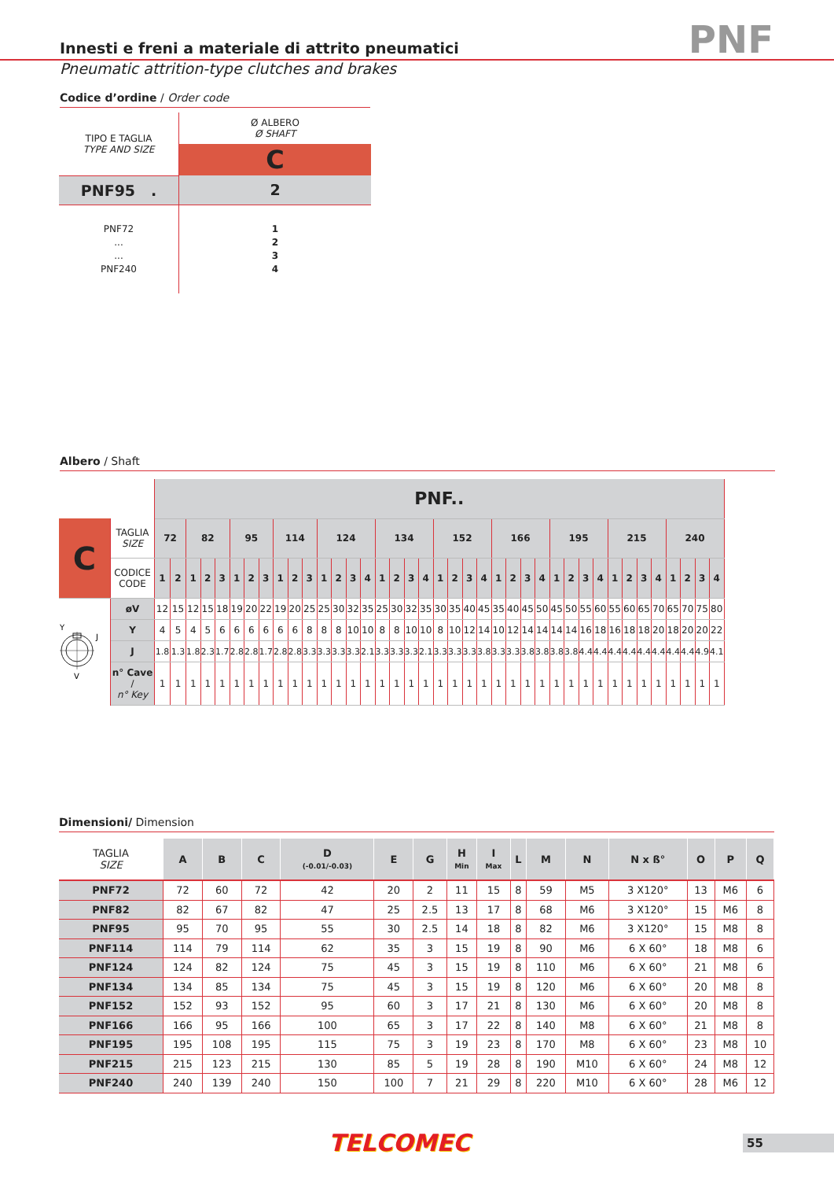Innesti e freni a materiale di attrito pneumatici
PNF
Pneumatic attrition-type clutches and brakes
Codice d’ordine / Order code
| TIPO E TAGLIA TYPE AND SIZE | Ø ALBERO Ø SHAFT |
| | C |
| PNF95 . | 2 |
| PNF72 ... ... PNF240 | 1 2 3 4 |
Albero / Shaft
| | | PNF.. | | | | | | | | | | | | | | | | | | | | | | | | | | | | | | | | | | | | | | |
| C | TAGLIA SIZE | 72 | | 82 | | | 95 | | | 114 | | | 124 | | | | 134 | | | | 152 | | | | 166 | | | | 195 | | | | 215 | | | | 240 | | | |
| | CODICE CODE | 1 | 2 | 1 | 2 | 3 | 1 | 2 | 3 | 1 | 2 | 3 | 1 | 2 | 3 | 4 | 1 | 2 | 3 | 4 | 1 | 2 | 3 | 4 | 1 | 2 | 3 | 4 | 1 | 2 | 3 | 4 | 1 | 2 | 3 | 4 | 1 | 2 | 3 | 4 |
| Y V J | øV | 12 | 15 | 12 | 15 | 18 | 19 | 20 | 22 | 19 | 20 | 25 | 25 | 30 | 32 | 35 | 25 | 30 | 32 | 35 | 30 | 35 | 40 | 45 | 35 | 40 | 45 | 50 | 45 | 50 | 55 | 60 | 55 | 60 | 65 | 70 | 65 | 70 | 75 | 80 |
| | Y | 4 | 5 | 4 | 5 | 6 | 6 | 6 | 6 | 6 | 6 | 8 | 8 | 8 | 10 | 10 | 8 | 8 | 10 | 10 | 8 | 10 | 12 | 14 | 10 | 12 | 14 | 14 | 14 | 14 | 16 | 18 | 16 | 18 | 18 | 20 | 18 | 20 | 20 | 22 |
| | J | 1.8 | 1.3 | 1.8 | 2.3 | 1.7 | 2.8 | 2.8 | 1.7 | 2.8 | 2.8 | 3.3 | 3.3 | 3.3 | 3.3 | 2.1 | 3.3 | 3.3 | 3.3 | 2.1 | 3.3 | 3.3 | 3.3 | 3.8 | 3.3 | 3.3 | 3.8 | 3.8 | 3.8 | 3.8 | 4.4 | 4.4 | 4.4 | 4.4 | 4.4 | 4.4 | 4.4 | 4.4 | 4.9 | 4.1 |
| | n° Cave / n° Key | 1 | 1 | 1 | 1 | 1 | 1 | 1 | 1 | 1 | 1 | 1 | 1 | 1 | 1 | 1 | 1 | 1 | 1 | 1 | 1 | 1 | 1 | 1 | 1 | 1 | 1 | 1 | 1 | 1 | 1 | 1 | 1 | 1 | 1 | 1 | 1 | 1 | 1 | 1 |
Dimensioni/ Dimension
| TAGLIA SIZE | A | B | C | D (-0.01/-0.03) | E | G | H Min | I Max | L | M | N | N x ß° | O | P | Q |
| --- | --- | --- | --- | --- | --- | --- | --- | --- | --- | --- | --- | --- | --- | --- | --- |
| PNF72 | 72 | 60 | 72 | 42 | 20 | 2 | 11 | 15 | 8 | 59 | M5 | 3 X120° | 13 | M6 | 6 |
| PNF82 | 82 | 67 | 82 | 47 | 25 | 2.5 | 13 | 17 | 8 | 68 | M6 | 3 X120° | 15 | M6 | 8 |
| PNF95 | 95 | 70 | 95 | 55 | 30 | 2.5 | 14 | 18 | 8 | 82 | M6 | 3 X120° | 15 | M8 | 8 |
| PNF114 | 114 | 79 | 114 | 62 | 35 | 3 | 15 | 19 | 8 | 90 | M6 | 6 X 60° | 18 | M8 | 6 |
| PNF124 | 124 | 82 | 124 | 75 | 45 | 3 | 15 | 19 | 8 | 110 | M6 | 6 X 60° | 21 | M8 | 6 |
| PNF134 | 134 | 85 | 134 | 75 | 45 | 3 | 15 | 19 | 8 | 120 | M6 | 6 X 60° | 20 | M8 | 8 |
| PNF152 | 152 | 93 | 152 | 95 | 60 | 3 | 17 | 21 | 8 | 130 | M6 | 6 X 60° | 20 | M8 | 8 |
| PNF166 | 166 | 95 | 166 | 100 | 65 | 3 | 17 | 22 | 8 | 140 | M8 | 6 X 60° | 21 | M8 | 8 |
| PNF195 | 195 | 108 | 195 | 115 | 75 | 3 | 19 | 23 | 8 | 170 | M8 | 6 X 60° | 23 | M8 | 10 |
| PNF215 | 215 | 123 | 215 | 130 | 85 | 5 | 19 | 28 | 8 | 190 | M10 | 6 X 60° | 24 | M8 | 12 |
| PNF240 | 240 | 139 | 240 | 150 | 100 | 7 | 21 | 29 | 8 | 220 | M10 | 6 X 60° | 28 | M6 | 12 |
TELCOMEC 55